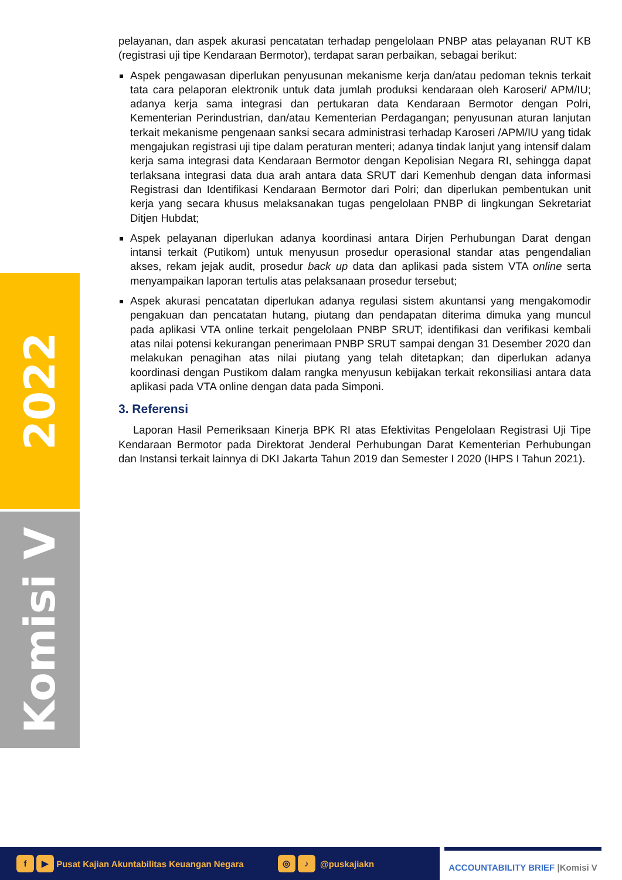2022
Komisi V
pelayanan, dan aspek akurasi pencatatan terhadap pengelolaan PNBP atas pelayanan RUT KB (registrasi uji tipe Kendaraan Bermotor), terdapat saran perbaikan, sebagai berikut:
Aspek pengawasan diperlukan penyusunan mekanisme kerja dan/atau pedoman teknis terkait tata cara pelaporan elektronik untuk data jumlah produksi kendaraan oleh Karoseri/ APM/IU; adanya kerja sama integrasi dan pertukaran data Kendaraan Bermotor dengan Polri, Kementerian Perindustrian, dan/atau Kementerian Perdagangan; penyusunan aturan lanjutan terkait mekanisme pengenaan sanksi secara administrasi terhadap Karoseri /APM/IU yang tidak mengajukan registrasi uji tipe dalam peraturan menteri; adanya tindak lanjut yang intensif dalam kerja sama integrasi data Kendaraan Bermotor dengan Kepolisian Negara RI, sehingga dapat terlaksana integrasi data dua arah antara data SRUT dari Kemenhub dengan data informasi Registrasi dan Identifikasi Kendaraan Bermotor dari Polri; dan diperlukan pembentukan unit kerja yang secara khusus melaksanakan tugas pengelolaan PNBP di lingkungan Sekretariat Ditjen Hubdat;
Aspek pelayanan diperlukan adanya koordinasi antara Dirjen Perhubungan Darat dengan intansi terkait (Putikom) untuk menyusun prosedur operasional standar atas pengendalian akses, rekam jejak audit, prosedur back up data dan aplikasi pada sistem VTA online serta menyampaikan laporan tertulis atas pelaksanaan prosedur tersebut;
Aspek akurasi pencatatan diperlukan adanya regulasi sistem akuntansi yang mengakomodir pengakuan dan pencatatan hutang, piutang dan pendapatan diterima dimuka yang muncul pada aplikasi VTA online terkait pengelolaan PNBP SRUT; identifikasi dan verifikasi kembali atas nilai potensi kekurangan penerimaan PNBP SRUT sampai dengan 31 Desember 2020 dan melakukan penagihan atas nilai piutang yang telah ditetapkan; dan diperlukan adanya koordinasi dengan Pustikom dalam rangka menyusun kebijakan terkait rekonsiliasi antara data aplikasi pada VTA online dengan data pada Simponi.
3. Referensi
Laporan Hasil Pemeriksaan Kinerja BPK RI atas Efektivitas Pengelolaan Registrasi Uji Tipe Kendaraan Bermotor pada Direktorat Jenderal Perhubungan Darat Kementerian Perhubungan dan Instansi terkait lainnya di DKI Jakarta Tahun 2019 dan Semester I 2020 (IHPS I Tahun 2021).
f ▶ Pusat Kajian Akuntabilitas Keuangan Negara ◎ ♪ @puskajiakn
ACCOUNTABILITY BRIEF |Komisi V